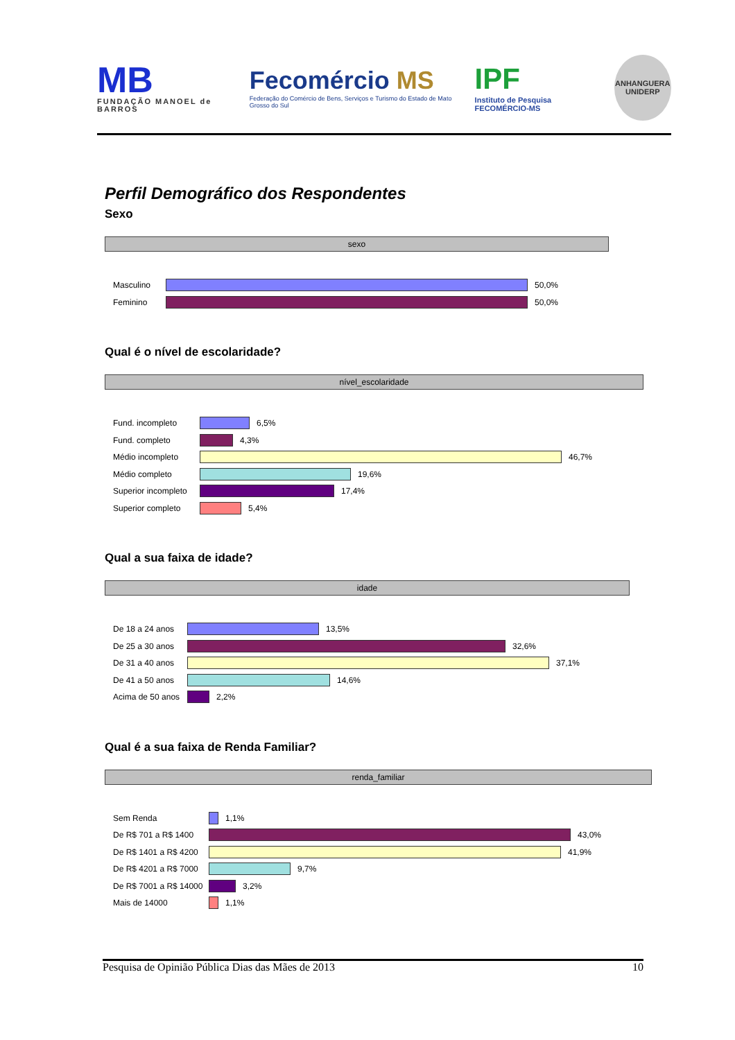MB
FUNDAÇÃO MANOEL de BARROS
Fecomércio MS
Federação do Comércio de Bens, Serviços e Turismo do Estado de Mato Grosso do Sul
IPF
Instituto de Pesquisa FECOMÉRCIO-MS
ANHANGUERA UNIDERP
Perfil Demográfico dos Respondentes
Sexo
sexo
Masculino
50,0%
Feminino
50,0%
Qual é o nível de escolaridade?
nível_escolaridade
Fund. incompleto
6,5%
Fund. completo
4,3%
Médio incompleto
46,7%
Médio completo
19,6%
Superior incompleto
17,4%
Superior completo
5,4%
Qual a sua faixa de idade?
idade
De 18 a 24 anos
13,5%
De 25 a 30 anos
32,6%
De 31 a 40 anos
37,1%
De 41 a 50 anos
14,6%
Acima de 50 anos
2,2%
Qual é a sua faixa de Renda Familiar?
renda_familiar
Sem Renda
1,1%
De R$ 701 a R$ 1400
43,0%
De R$ 1401 a R$ 4200
41,9%
De R$ 4201 a R$ 7000
9,7%
De R$ 7001 a R$ 14000
3,2%
Mais de 14000
1,1%
Pesquisa de Opinião Pública Dias das Mães de 2013 10